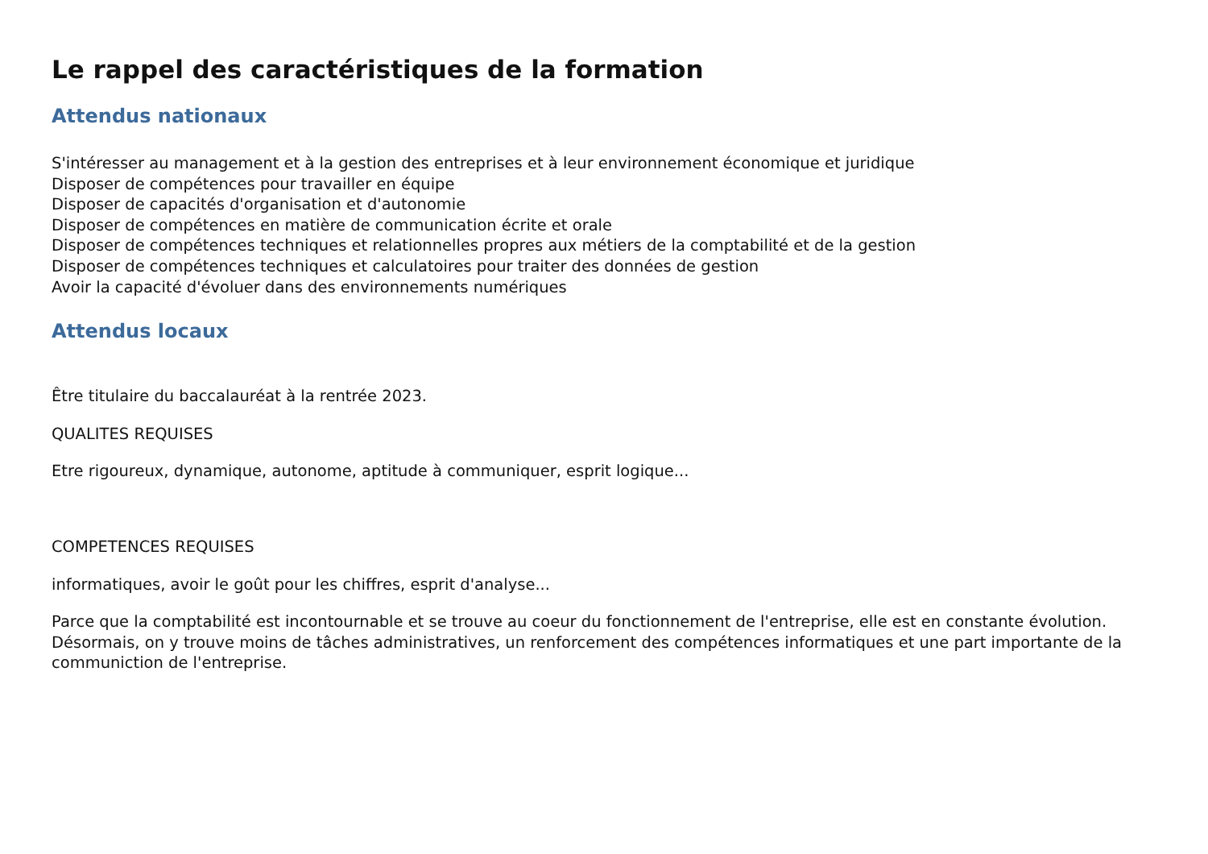Le rappel des caractéristiques de la formation
Attendus nationaux
S'intéresser au management et à la gestion des entreprises et à leur environnement économique et juridique
Disposer de compétences pour travailler en équipe
Disposer de capacités d'organisation et d'autonomie
Disposer de compétences en matière de communication écrite et orale
Disposer de compétences techniques et relationnelles propres aux métiers de la comptabilité et de la gestion
Disposer de compétences techniques et calculatoires pour traiter des données de gestion
Avoir la capacité d'évoluer dans des environnements numériques
Attendus locaux
Être titulaire du baccalauréat à la rentrée 2023.
QUALITES REQUISES
Etre rigoureux, dynamique, autonome, aptitude à communiquer, esprit logique...
COMPETENCES REQUISES
informatiques, avoir le goût pour les chiffres, esprit d'analyse...
Parce que la comptabilité est incontournable et se trouve au coeur du fonctionnement de l'entreprise, elle est en constante évolution. Désormais, on y trouve moins de tâches administratives, un renforcement des compétences informatiques et une part importante de la communiction de l'entreprise.